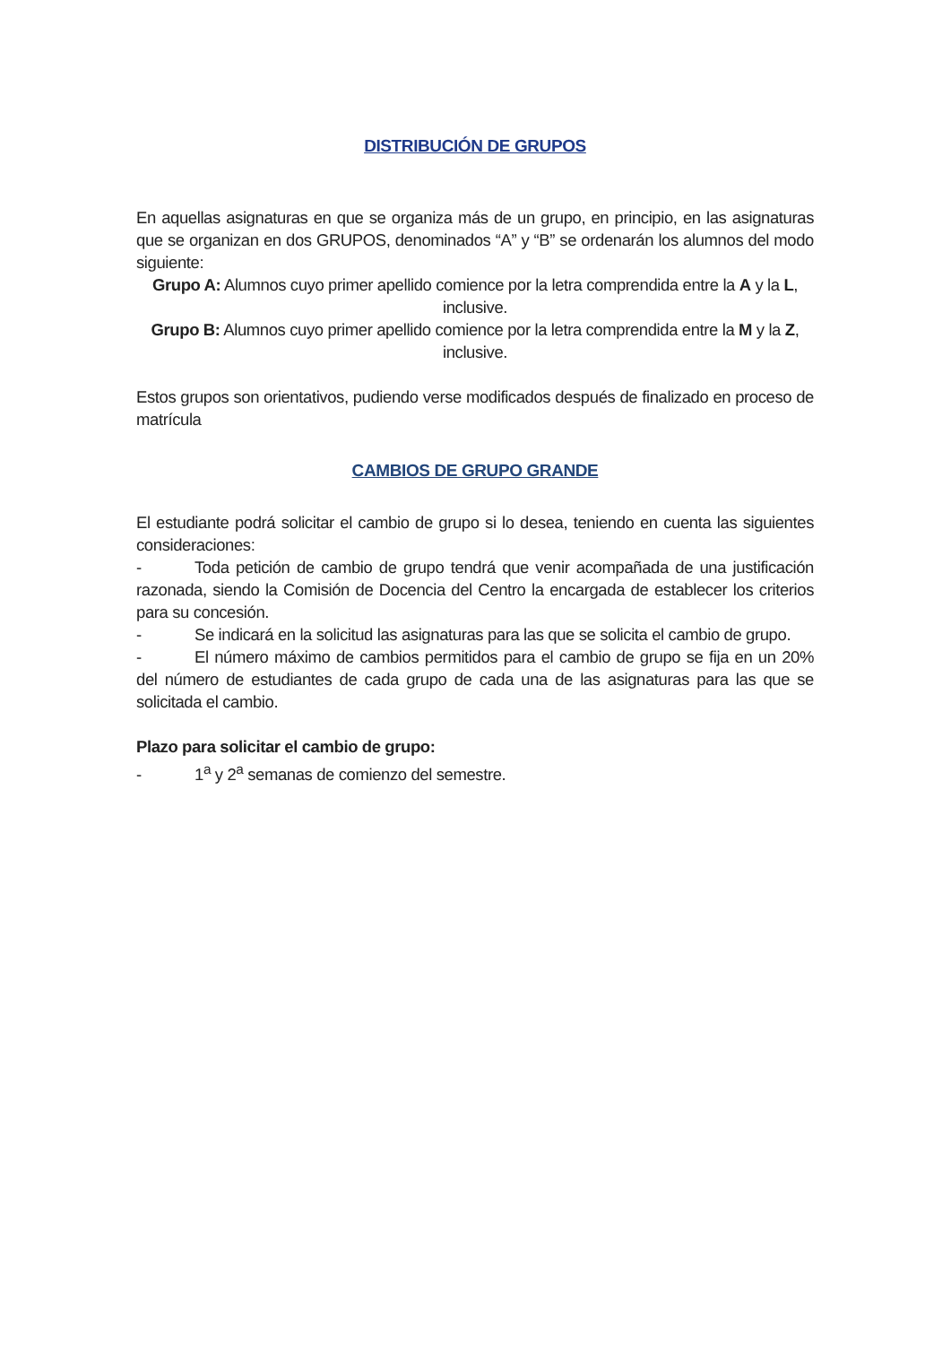DISTRIBUCIÓN DE GRUPOS
En aquellas asignaturas en que se organiza más de un grupo, en principio, en las asignaturas que se organizan en dos GRUPOS, denominados “A” y “B” se ordenarán los alumnos del modo siguiente:
Grupo A: Alumnos cuyo primer apellido comience por la letra comprendida entre la A y la L, inclusive.
Grupo B: Alumnos cuyo primer apellido comience por la letra comprendida entre la M y la Z, inclusive.
Estos grupos son orientativos, pudiendo verse modificados después de finalizado en proceso de matrícula
CAMBIOS DE GRUPO GRANDE
El estudiante podrá solicitar el cambio de grupo si lo desea, teniendo en cuenta las siguientes consideraciones:
- Toda petición de cambio de grupo tendrá que venir acompañada de una justificación razonada, siendo la Comisión de Docencia del Centro la encargada de establecer los criterios para su concesión.
- Se indicará en la solicitud las asignaturas para las que se solicita el cambio de grupo.
- El número máximo de cambios permitidos para el cambio de grupo se fija en un 20% del número de estudiantes de cada grupo de cada una de las asignaturas para las que se solicitada el cambio.
Plazo para solicitar el cambio de grupo:
- 1<sup>a</sup> y 2<sup>a</sup> semanas de comienzo del semestre.